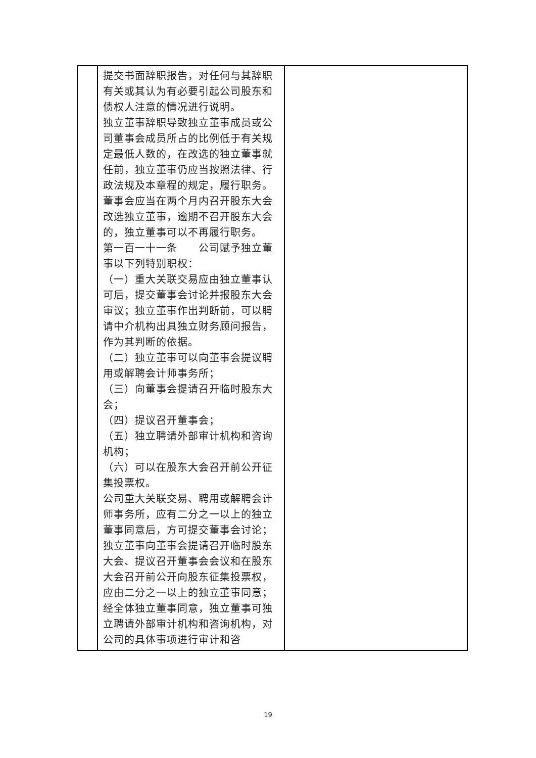| | 提交书面辞职报告，对任何与其辞职有关或其认为有必要引起公司股东和债权人注意的情况进行说明。 独立董事辞职导致独立董事成员或公司董事会成员所占的比例低于有关规定最低人数的，在改选的独立董事就任前，独立董事仍应当按照法律、行政法规及本章程的规定，履行职务。董事会应当在两个月内召开股东大会改选独立董事，逾期不召开股东大会的，独立董事可以不再履行职务。 第一百一十一条 公司赋予独立董事以下列特别职权： （一）重大关联交易应由独立董事认可后，提交董事会讨论并报股东大会审议；独立董事作出判断前，可以聘请中介机构出具独立财务顾问报告，作为其判断的依据。 （二）独立董事可以向董事会提议聘用或解聘会计师事务所； （三）向董事会提请召开临时股东大会； （四）提议召开董事会； （五）独立聘请外部审计机构和咨询机构； （六）可以在股东大会召开前公开征集投票权。 公司重大关联交易、聘用或解聘会计师事务所，应有二分之一以上的独立董事同意后，方可提交董事会讨论；独立董事向董事会提请召开临时股东大会、提议召开董事会会议和在股东大会召开前公开向股东征集投票权，应由二分之一以上的独立董事同意；经全体独立董事同意，独立董事可独立聘请外部审计机构和咨询机构，对公司的具体事项进行审计和咨 | |
19